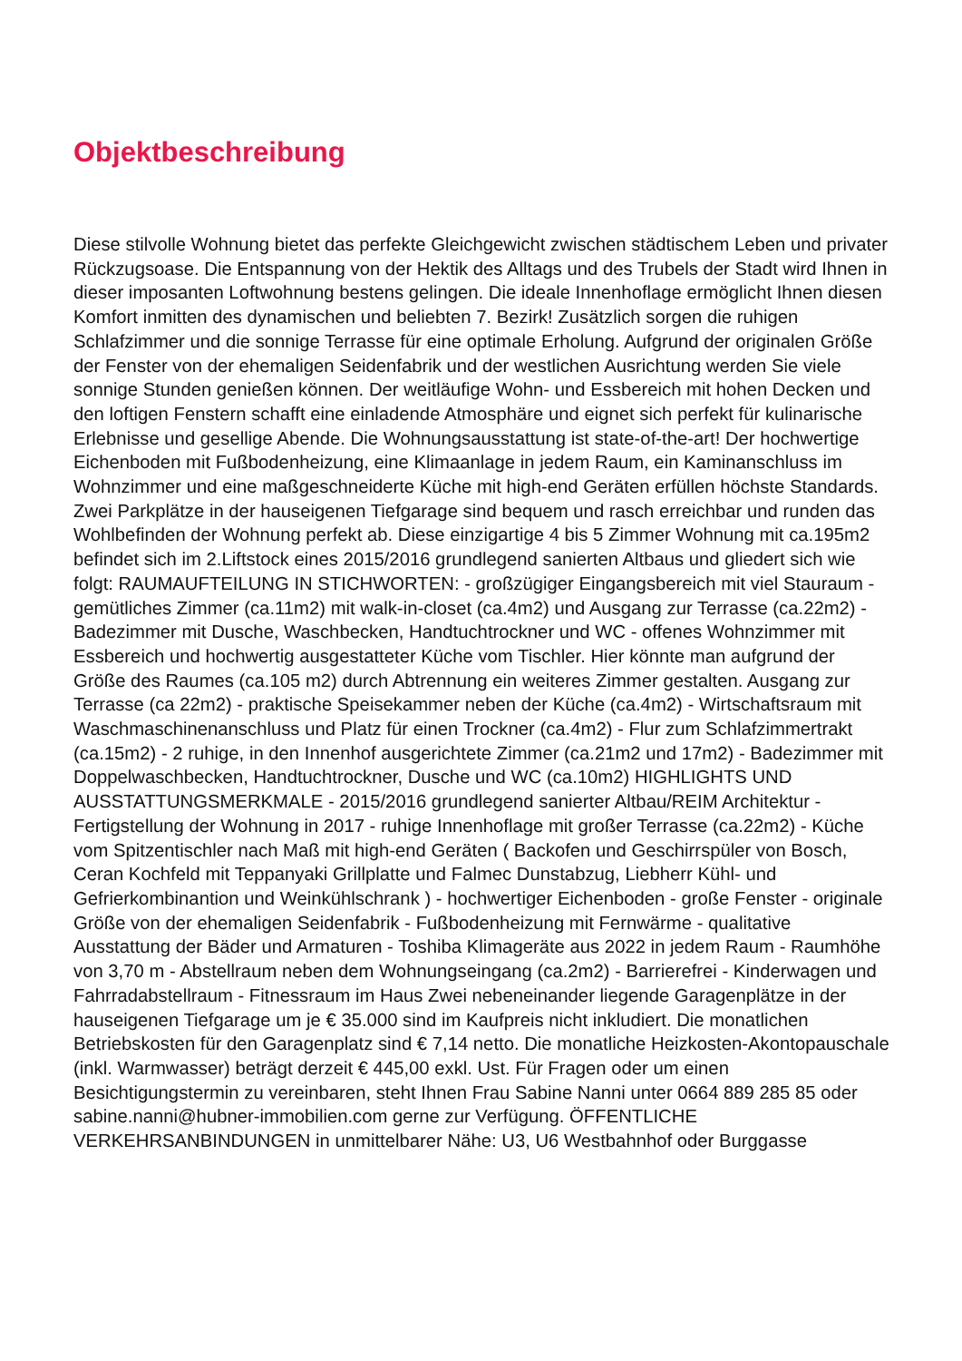Objektbeschreibung
Diese stilvolle Wohnung bietet das perfekte Gleichgewicht zwischen städtischem Leben und privater Rückzugsoase. Die Entspannung von der Hektik des Alltags und des Trubels der Stadt wird Ihnen in dieser imposanten Loftwohnung bestens gelingen. Die ideale Innenhoflage ermöglicht Ihnen diesen Komfort inmitten des dynamischen und beliebten 7. Bezirk! Zusätzlich sorgen die ruhigen Schlafzimmer und die sonnige Terrasse für eine optimale Erholung. Aufgrund der originalen Größe der Fenster von der ehemaligen Seidenfabrik und der westlichen Ausrichtung werden Sie viele sonnige Stunden genießen können. Der weitläufige Wohn- und Essbereich mit hohen Decken und den loftigen Fenstern schafft eine einladende Atmosphäre und eignet sich perfekt für kulinarische Erlebnisse und gesellige Abende. Die Wohnungsausstattung ist state-of-the-art! Der hochwertige Eichenboden mit Fußbodenheizung, eine Klimaanlage in jedem Raum, ein Kaminanschluss im Wohnzimmer und eine maßgeschneiderte Küche mit high-end Geräten erfüllen höchste Standards. Zwei Parkplätze in der hauseigenen Tiefgarage sind bequem und rasch erreichbar und runden das Wohlbefinden der Wohnung perfekt ab. Diese einzigartige 4 bis 5 Zimmer Wohnung mit ca.195m2 befindet sich im 2.Liftstock eines 2015/2016 grundlegend sanierten Altbaus und gliedert sich wie folgt: RAUMAUFTEILUNG IN STICHWORTEN: - großzügiger Eingangsbereich mit viel Stauraum - gemütliches Zimmer (ca.11m2) mit walk-in-closet (ca.4m2) und Ausgang zur Terrasse (ca.22m2) - Badezimmer mit Dusche, Waschbecken, Handtuchtrockner und WC - offenes Wohnzimmer mit Essbereich und hochwertig ausgestatteter Küche vom Tischler. Hier könnte man aufgrund der Größe des Raumes (ca.105 m2) durch Abtrennung ein weiteres Zimmer gestalten. Ausgang zur Terrasse (ca 22m2) - praktische Speisekammer neben der Küche (ca.4m2) - Wirtschaftsraum mit Waschmaschinenanschluss und Platz für einen Trockner (ca.4m2) - Flur zum Schlafzimmertrakt (ca.15m2) - 2 ruhige, in den Innenhof ausgerichtete Zimmer (ca.21m2 und 17m2) - Badezimmer mit Doppelwaschbecken, Handtuchtrockner, Dusche und WC (ca.10m2) HIGHLIGHTS UND AUSSTATTUNGSMERKMALE - 2015/2016 grundlegend sanierter Altbau/REIM Architektur - Fertigstellung der Wohnung in 2017 - ruhige Innenhoflage mit großer Terrasse (ca.22m2) - Küche vom Spitzentischler nach Maß mit high-end Geräten ( Backofen und Geschirrspüler von Bosch, Ceran Kochfeld mit Teppanyaki Grillplatte und Falmec Dunstabzug, Liebherr Kühl- und Gefrierkombinantion und Weinkühlschrank ) - hochwertiger Eichenboden - große Fenster - originale Größe von der ehemaligen Seidenfabrik - Fußbodenheizung mit Fernwärme - qualitative Ausstattung der Bäder und Armaturen - Toshiba Klimageräte aus 2022 in jedem Raum - Raumhöhe von 3,70 m - Abstellraum neben dem Wohnungseingang (ca.2m2) - Barrierefrei - Kinderwagen und Fahrradabstellraum - Fitnessraum im Haus Zwei nebeneinander liegende Garagenplätze in der hauseigenen Tiefgarage um je € 35.000 sind im Kaufpreis nicht inkludiert. Die monatlichen Betriebskosten für den Garagenplatz sind € 7,14 netto. Die monatliche Heizkosten-Akontopauschale (inkl. Warmwasser) beträgt derzeit € 445,00 exkl. Ust. Für Fragen oder um einen Besichtigungstermin zu vereinbaren, steht Ihnen Frau Sabine Nanni unter 0664 889 285 85 oder sabine.nanni@hubner-immobilien.com gerne zur Verfügung. ÖFFENTLICHE VERKEHRSANBINDUNGEN in unmittelbarer Nähe: U3, U6 Westbahnhof oder Burggasse